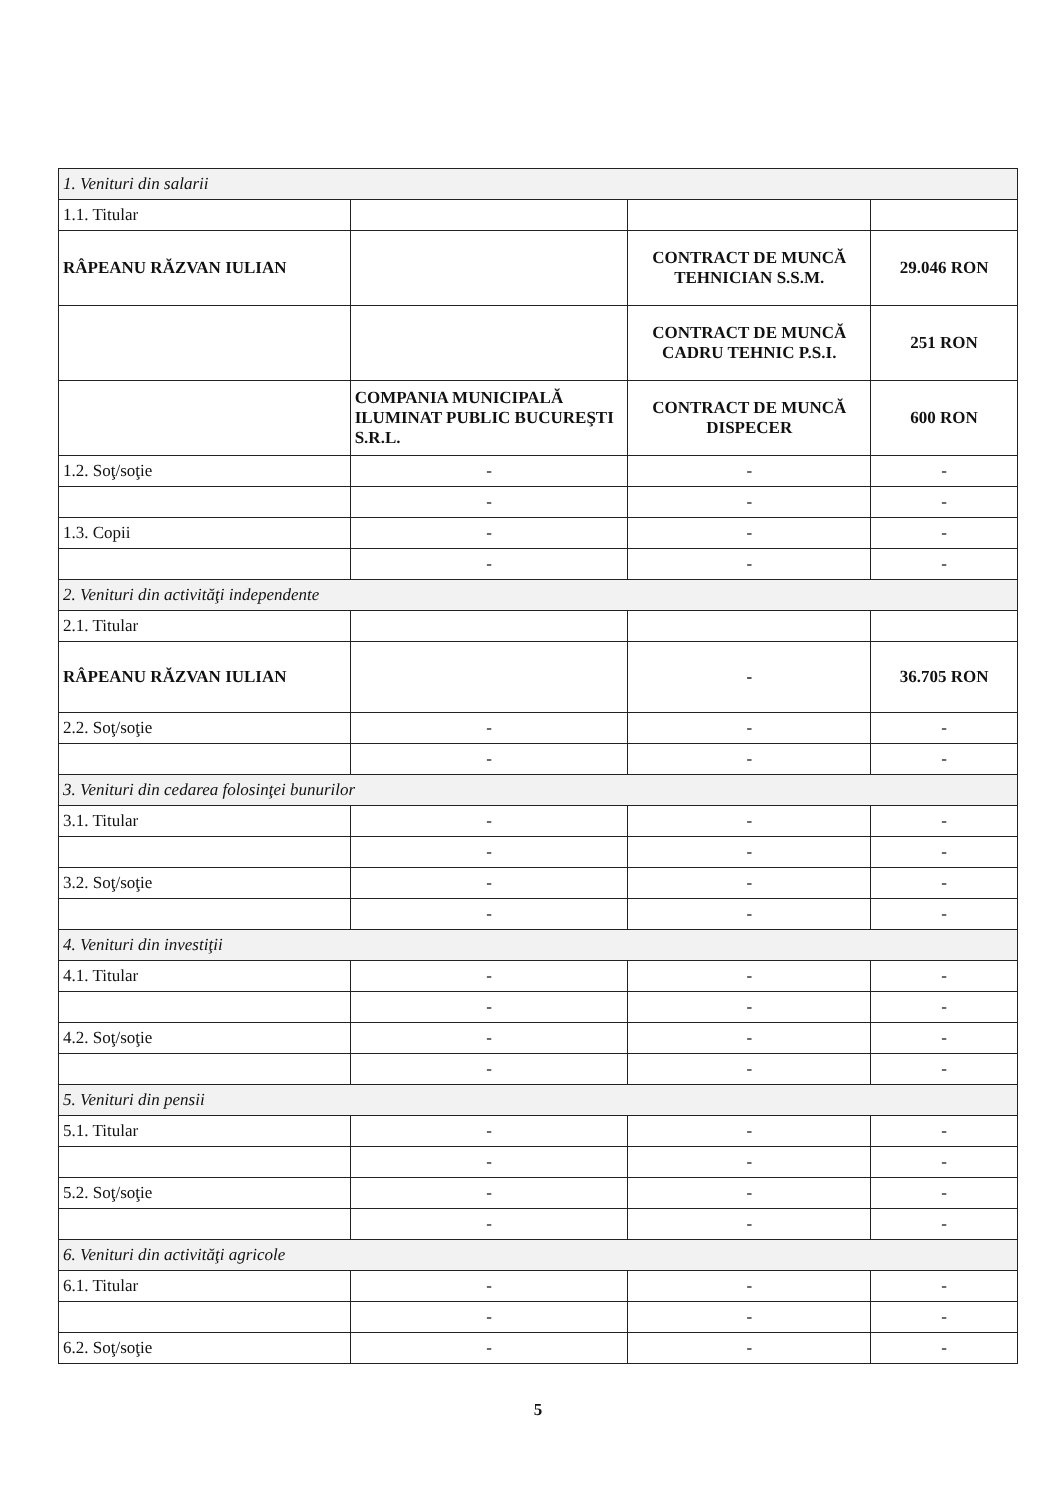| 1. Venituri din salarii | | | |
| 1.1. Titular | | | |
| RÂPEANU RĂZVAN IULIAN | | CONTRACT DE MUNCĂ TEHNICIAN S.S.M. | 29.046 RON |
| | | CONTRACT DE MUNCĂ CADRU TEHNIC P.S.I. | 251 RON |
| | COMPANIA MUNICIPALĂ ILUMINAT PUBLIC BUCUREŞTI S.R.L. | CONTRACT DE MUNCĂ DISPECER | 600 RON |
| 1.2. Soţ/soţie | - | - | - |
| | - | - | - |
| 1.3. Copii | - | - | - |
| | - | - | - |
| 2. Venituri din activităţi independente | | | |
| 2.1. Titular | | | |
| RÂPEANU RĂZVAN IULIAN | | - | 36.705 RON |
| 2.2. Soţ/soţie | - | - | - |
| | - | - | - |
| 3. Venituri din cedarea folosinţei bunurilor | | | |
| 3.1. Titular | - | - | - |
| | - | - | - |
| 3.2. Soţ/soţie | - | - | - |
| | - | - | - |
| 4. Venituri din investiţii | | | |
| 4.1. Titular | - | - | - |
| | - | - | - |
| 4.2. Soţ/soţie | - | - | - |
| | - | - | - |
| 5. Venituri din pensii | | | |
| 5.1. Titular | - | - | - |
| | - | - | - |
| 5.2. Soţ/soţie | - | - | - |
| | - | - | - |
| 6. Venituri din activităţi agricole | | | |
| 6.1. Titular | - | - | - |
| | - | - | - |
| 6.2. Soţ/soţie | - | - | - |
5